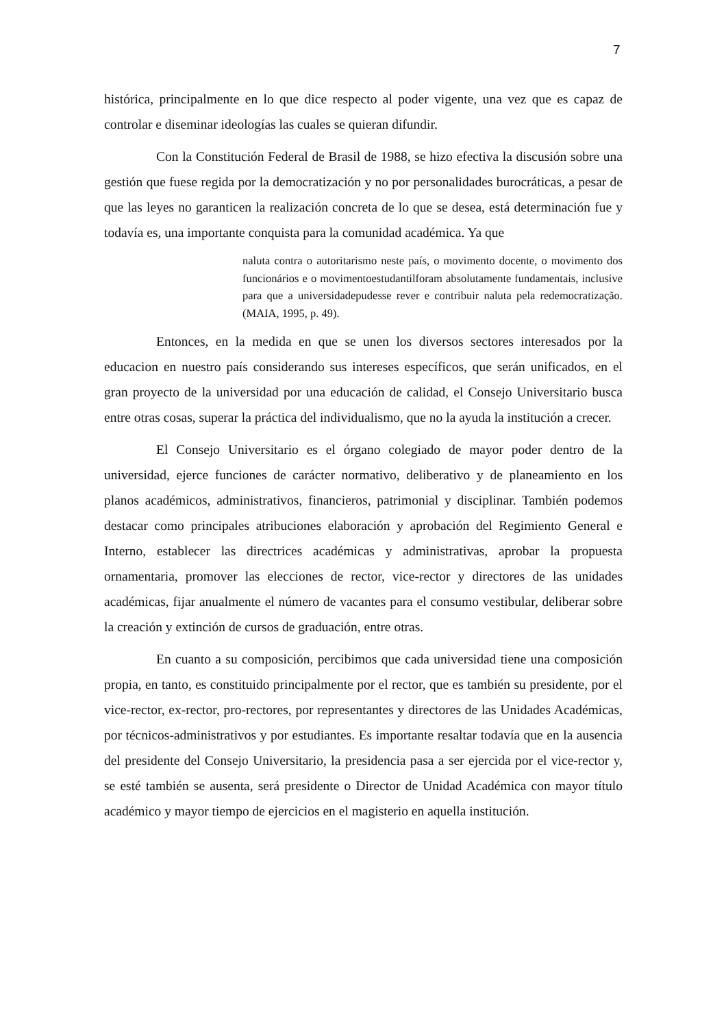7
histórica, principalmente en lo que dice respecto al poder vigente, una vez que es capaz de controlar e diseminar ideologías las cuales se quieran difundir.
Con la Constitución Federal de Brasil de 1988, se hizo efectiva la discusión sobre una gestión que fuese regida por la democratización y no por personalidades burocráticas, a pesar de que las leyes no garanticen la realización concreta de lo que se desea, está determinación fue y todavía es, una importante conquista para la comunidad académica. Ya que
naluta contra o autoritarismo neste país, o movimento docente, o movimento dos funcionários e o movimentoestudantilforam absolutamente fundamentais, inclusive para que a universidadepudesse rever e contribuir naluta pela redemocratização. (MAIA, 1995, p. 49).
Entonces, en la medida en que se unen los diversos sectores interesados por la educacion en nuestro país considerando sus intereses específicos, que serán unificados, en el gran proyecto de la universidad por una educación de calidad, el Consejo Universitario busca entre otras cosas, superar la práctica del individualismo, que no la ayuda la institución a crecer.
El Consejo Universitario es el órgano colegiado de mayor poder dentro de la universidad, ejerce funciones de carácter normativo, deliberativo y de planeamiento en los planos académicos, administrativos, financieros, patrimonial y disciplinar. También podemos destacar como principales atribuciones elaboración y aprobación del Regimiento General e Interno, establecer las directrices académicas y administrativas, aprobar la propuesta ornamentaria, promover las elecciones de rector, vice-rector y directores de las unidades académicas, fijar anualmente el número de vacantes para el consumo vestibular, deliberar sobre la creación y extinción de cursos de graduación, entre otras.
En cuanto a su composición, percibimos que cada universidad tiene una composición propia, en tanto, es constituido principalmente por el rector, que es también su presidente, por el vice-rector, ex-rector, pro-rectores, por representantes y directores de las Unidades Académicas, por técnicos-administrativos y por estudiantes. Es importante resaltar todavía que en la ausencia del presidente del Consejo Universitario, la presidencia pasa a ser ejercida por el vice-rector y, se esté también se ausenta, será presidente o Director de Unidad Académica con mayor título académico y mayor tiempo de ejercicios en el magisterio en aquella institución.